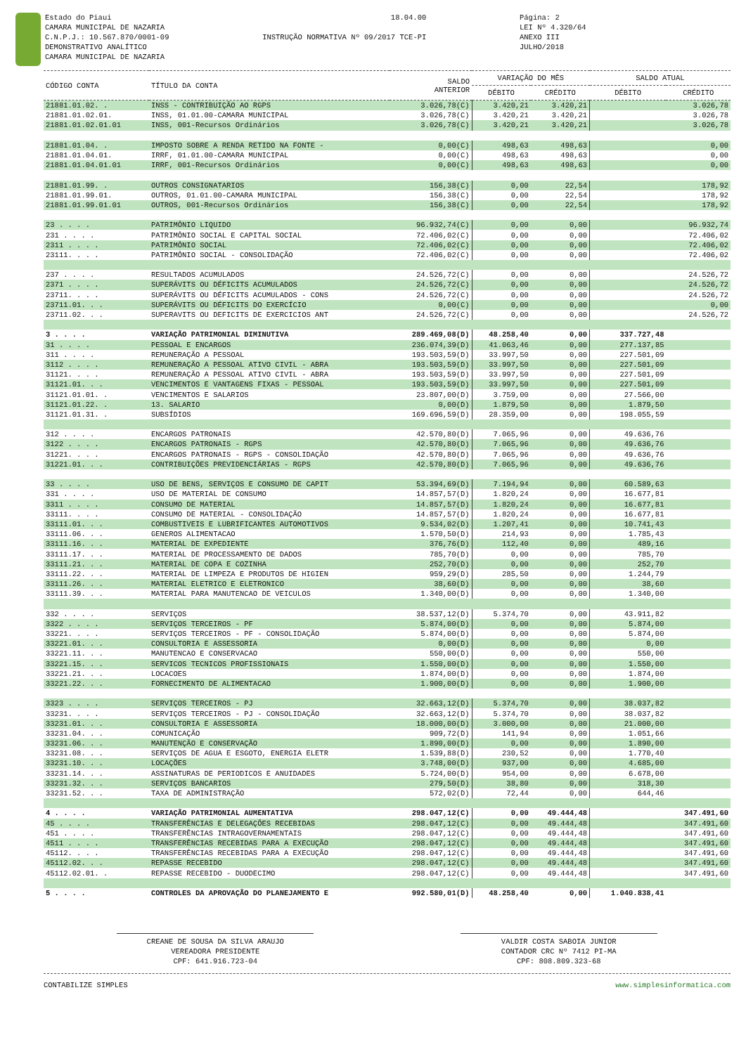Estado do Piaui
CAMARA MUNICIPAL DE NAZARIA
C.N.P.J.: 10.567.870/0001-09
DEMONSTRATIVO ANALÍTICO
CAMARA MUNICIPAL DE NAZARIA
18.04.00
INSTRUÇÃO NORMATIVA Nº 09/2017 TCE-PI
Página: 2
LEI Nº 4.320/64
ANEXO III
JULHO/2018
| CÓDIGO CONTA | TÍTULO DA CONTA | SALDO ANTERIOR | VARIAÇÃO DO MÊS | | SALDO ATUAL | |
| --- | --- | --- | --- | --- | --- | --- |
| | | | DÉBITO | CRÉDITO | DÉBITO | CRÉDITO |
| 21881.01.02. . | INSS - CONTRIBUIÇÃO AO RGPS | 3.026,78(C) | 3.420,21 | 3.420,21 | | 3.026,78 |
| 21881.01.02.01. | INSS, 01.01.00-CAMARA MUNICIPAL | 3.026,78(C) | 3.420,21 | 3.420,21 | | 3.026,78 |
| 21881.01.02.01.01 | INSS, 001-Recursos Ordinários | 3.026,78(C) | 3.420,21 | 3.420,21 | | 3.026,78 |
| 21881.01.04. . | IMPOSTO SOBRE A RENDA RETIDO NA FONTE - | 0,00(C) | 498,63 | 498,63 | | 0,00 |
| 21881.01.04.01. | IRRF, 01.01.00-CAMARA MUNICIPAL | 0,00(C) | 498,63 | 498,63 | | 0,00 |
| 21881.01.04.01.01 | IRRF, 001-Recursos Ordinários | 0,00(C) | 498,63 | 498,63 | | 0,00 |
| 21881.01.99. . | OUTROS CONSIGNATARIOS | 156,38(C) | 0,00 | 22,54 | | 178,92 |
| 21881.01.99.01. | OUTROS, 01.01.00-CAMARA MUNICIPAL | 156,38(C) | 0,00 | 22,54 | | 178,92 |
| 21881.01.99.01.01 | OUTROS, 001-Recursos Ordinários | 156,38(C) | 0,00 | 22,54 | | 178,92 |
| 23 . . . . | PATRIMÔNIO LIQUIDO | 96.932,74(C) | 0,00 | 0,00 | | 96.932,74 |
| 231 . . . . | PATRIMÔNIO SOCIAL E CAPITAL SOCIAL | 72.406,02(C) | 0,00 | 0,00 | | 72.406,02 |
| 2311 . . . . | PATRIMÔNIO SOCIAL | 72.406,02(C) | 0,00 | 0,00 | | 72.406,02 |
| 23111. . . . | PATRIMÔNIO SOCIAL - CONSOLIDAÇÃO | 72.406,02(C) | 0,00 | 0,00 | | 72.406,02 |
| 237 . . . . | RESULTADOS ACUMULADOS | 24.526,72(C) | 0,00 | 0,00 | | 24.526,72 |
| 2371 . . . . | SUPERÁVITS OU DÉFICITS ACUMULADOS | 24.526,72(C) | 0,00 | 0,00 | | 24.526,72 |
| 23711. . . . | SUPERÁVITS OU DÉFICITS ACUMULADOS - CONS | 24.526,72(C) | 0,00 | 0,00 | | 24.526,72 |
| 23711.01. . . | SUPERÁVITS OU DÉFICITS DO EXERCÍCIO | 0,00(C) | 0,00 | 0,00 | | 0,00 |
| 23711.02. . . | SUPERAVITS OU DEFICITS DE EXERCICIOS ANT | 24.526,72(C) | 0,00 | 0,00 | | 24.526,72 |
| 3 . . . . | VARIAÇÃO PATRIMONIAL DIMINUTIVA | 289.469,08(D) | 48.258,40 | 0,00 | 337.727,48 | |
| 31 . . . . | PESSOAL E ENCARGOS | 236.074,39(D) | 41.063,46 | 0,00 | 277.137,85 | |
| 311 . . . . | REMUNERAÇÃO A PESSOAL | 193.503,59(D) | 33.997,50 | 0,00 | 227.501,09 | |
| 3112 . . . . | REMUNERAÇÃO A PESSOAL ATIVO CIVIL - ABRA | 193.503,59(D) | 33.997,50 | 0,00 | 227.501,09 | |
| 31121. . . . | REMUNERAÇÃO A PESSOAL ATIVO CIVIL - ABRA | 193.503,59(D) | 33.997,50 | 0,00 | 227.501,09 | |
| 31121.01. . . | VENCIMENTOS E VANTAGENS FIXAS - PESSOAL | 193.503,59(D) | 33.997,50 | 0,00 | 227.501,09 | |
| 31121.01.01. . | VENCIMENTOS E SALARIOS | 23.807,00(D) | 3.759,00 | 0,00 | 27.566,00 | |
| 31121.01.22. . | 13. SALARIO | 0,00(D) | 1.879,50 | 0,00 | 1.879,50 | |
| 31121.01.31. . | SUBSÍDIOS | 169.696,59(D) | 28.359,00 | 0,00 | 198.055,59 | |
| 312 . . . . | ENCARGOS PATRONAIS | 42.570,80(D) | 7.065,96 | 0,00 | 49.636,76 | |
| 3122 . . . . | ENCARGOS PATRONAIS - RGPS | 42.570,80(D) | 7.065,96 | 0,00 | 49.636,76 | |
| 31221. . . . | ENCARGOS PATRONAIS - RGPS - CONSOLIDAÇÃO | 42.570,80(D) | 7.065,96 | 0,00 | 49.636,76 | |
| 31221.01. . . | CONTRIBUIÇÕES PREVIDENCIÁRIAS - RGPS | 42.570,80(D) | 7.065,96 | 0,00 | 49.636,76 | |
| 33 . . . . | USO DE BENS, SERVIÇOS E CONSUMO DE CAPIT | 53.394,69(D) | 7.194,94 | 0,00 | 60.589,63 | |
| 331 . . . . | USO DE MATERIAL DE CONSUMO | 14.857,57(D) | 1.820,24 | 0,00 | 16.677,81 | |
| 3311 . . . . | CONSUMO DE MATERIAL | 14.857,57(D) | 1.820,24 | 0,00 | 16.677,81 | |
| 33111. . . . | CONSUMO DE MATERIAL - CONSOLIDAÇÃO | 14.857,57(D) | 1.820,24 | 0,00 | 16.677,81 | |
| 33111.01. . . | COMBUSTIVEIS E LUBRIFICANTES AUTOMOTIVOS | 9.534,02(D) | 1.207,41 | 0,00 | 10.741,43 | |
| 33111.06. . . | GENEROS ALIMENTACAO | 1.570,50(D) | 214,93 | 0,00 | 1.785,43 | |
| 33111.16. . . | MATERIAL DE EXPEDIENTE | 376,76(D) | 112,40 | 0,00 | 489,16 | |
| 33111.17. . . | MATERIAL DE PROCESSAMENTO DE DADOS | 785,70(D) | 0,00 | 0,00 | 785,70 | |
| 33111.21. . . | MATERIAL DE COPA E COZINHA | 252,70(D) | 0,00 | 0,00 | 252,70 | |
| 33111.22. . . | MATERIAL DE LIMPEZA E PRODUTOS DE HIGIEN | 959,29(D) | 285,50 | 0,00 | 1.244,79 | |
| 33111.26. . . | MATERIAL ELETRICO E ELETRONICO | 38,60(D) | 0,00 | 0,00 | 38,60 | |
| 33111.39. . . | MATERIAL PARA MANUTENCAO DE VEICULOS | 1.340,00(D) | 0,00 | 0,00 | 1.340,00 | |
| 332 . . . . | SERVIÇOS | 38.537,12(D) | 5.374,70 | 0,00 | 43.911,82 | |
| 3322 . . . . | SERVIÇOS TERCEIROS - PF | 5.874,00(D) | 0,00 | 0,00 | 5.874,00 | |
| 33221. . . . | SERVIÇOS TERCEIROS - PF - CONSOLIDAÇÃO | 5.874,00(D) | 0,00 | 0,00 | 5.874,00 | |
| 33221.01. . . | CONSULTORIA E ASSESSORIA | 0,00(D) | 0,00 | 0,00 | 0,00 | |
| 33221.11. . . | MANUTENCAO E CONSERVACAO | 550,00(D) | 0,00 | 0,00 | 550,00 | |
| 33221.15. . . | SERVICOS TECNICOS PROFISSIONAIS | 1.550,00(D) | 0,00 | 0,00 | 1.550,00 | |
| 33221.21. . . | LOCACOES | 1.874,00(D) | 0,00 | 0,00 | 1.874,00 | |
| 33221.22. . . | FORNECIMENTO DE ALIMENTACAO | 1.900,00(D) | 0,00 | 0,00 | 1.900,00 | |
| 3323 . . . . | SERVIÇOS TERCEIROS - PJ | 32.663,12(D) | 5.374,70 | 0,00 | 38.037,82 | |
| 33231. . . . | SERVIÇOS TERCEIROS - PJ - CONSOLIDAÇÃO | 32.663,12(D) | 5.374,70 | 0,00 | 38.037,82 | |
| 33231.01. . . | CONSULTORIA E ASSESSORIA | 18.000,00(D) | 3.000,00 | 0,00 | 21.000,00 | |
| 33231.04. . . | COMUNICAÇÃO | 909,72(D) | 141,94 | 0,00 | 1.051,66 | |
| 33231.06. . . | MANUTENÇÃO E CONSERVAÇÃO | 1.890,00(D) | 0,00 | 0,00 | 1.890,00 | |
| 33231.08. . . | SERVIÇOS DE AGUA E ESGOTO, ENERGIA ELETR | 1.539,88(D) | 230,52 | 0,00 | 1.770,40 | |
| 33231.10. . . | LOCAÇÕES | 3.748,00(D) | 937,00 | 0,00 | 4.685,00 | |
| 33231.14. . . | ASSINATURAS DE PERIODICOS E ANUIDADES | 5.724,00(D) | 954,00 | 0,00 | 6.678,00 | |
| 33231.32. . . | SERVIÇOS BANCARIOS | 279,50(D) | 38,80 | 0,00 | 318,30 | |
| 33231.52. . . | TAXA DE ADMINISTRAÇÃO | 572,02(D) | 72,44 | 0,00 | 644,46 | |
| 4 . . . . | VARIAÇÃO PATRIMONIAL AUMENTATIVA | 298.047,12(C) | 0,00 | 49.444,48 | | 347.491,60 |
| 45 . . . . | TRANSFERÊNCIAS E DELEGAÇÕES RECEBIDAS | 298.047,12(C) | 0,00 | 49.444,48 | | 347.491,60 |
| 451 . . . . | TRANSFERÊNCIAS INTRAGOVERNAMENTAIS | 298.047,12(C) | 0,00 | 49.444,48 | | 347.491,60 |
| 4511 . . . . | TRANSFERÊNCIAS RECEBIDAS PARA A EXECUÇÃO | 298.047,12(C) | 0,00 | 49.444,48 | | 347.491,60 |
| 45112. . . . | TRANSFERÊNCIAS RECEBIDAS PARA A EXECUÇÃO | 298.047,12(C) | 0,00 | 49.444,48 | | 347.491,60 |
| 45112.02. . . | REPASSE RECEBIDO | 298.047,12(C) | 0,00 | 49.444,48 | | 347.491,60 |
| 45112.02.01. . | REPASSE RECEBIDO - DUODECIMO | 298.047,12(C) | 0,00 | 49.444,48 | | 347.491,60 |
| 5 . . . . | CONTROLES DA APROVAÇÃO DO PLANEJAMENTO E | 992.580,01(D) | 48.258,40 | 0,00 | 1.040.838,41 | |
CREANE DE SOUSA DA SILVA ARAUJO
VEREADORA PRESIDENTE
CPF: 641.916.723-04
VALDIR COSTA SABOIA JUNIOR
CONTADOR CRC Nº 7412 PI-MA
CPF: 808.809.323-68
CONTABILIZE SIMPLES www.simplesinformatica.com